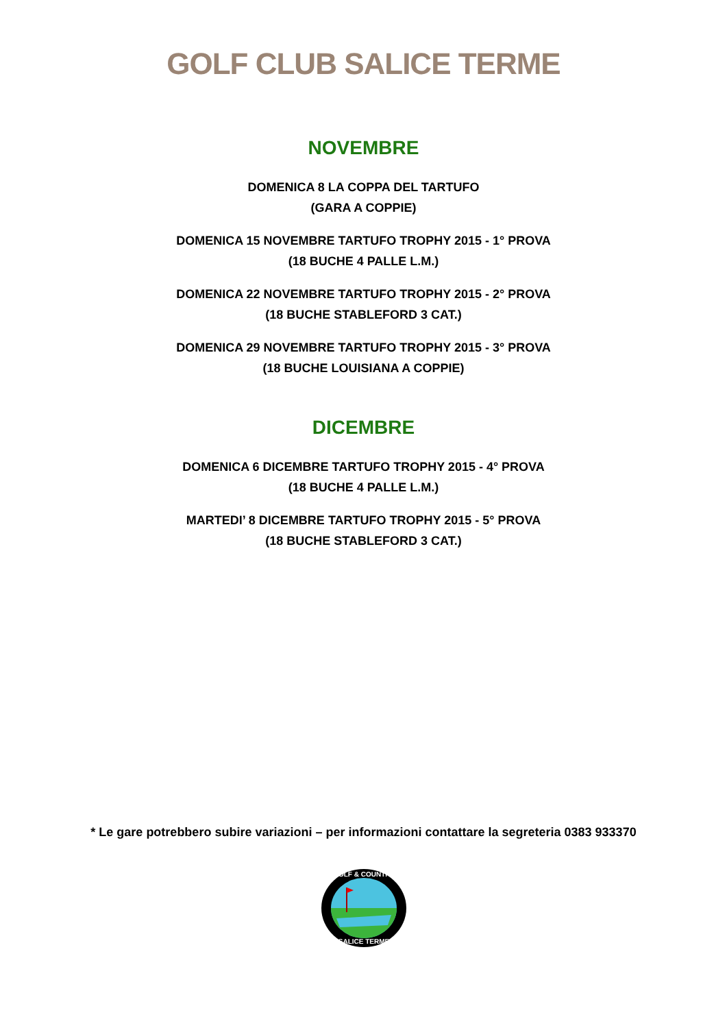GOLF CLUB SALICE TERME
NOVEMBRE
DOMENICA 8 LA COPPA DEL TARTUFO
(GARA A COPPIE)
DOMENICA 15 NOVEMBRE TARTUFO TROPHY 2015 - 1° PROVA
(18 BUCHE 4 PALLE L.M.)
DOMENICA 22 NOVEMBRE TARTUFO TROPHY 2015 - 2° PROVA
(18 BUCHE STABLEFORD 3 CAT.)
DOMENICA 29 NOVEMBRE TARTUFO TROPHY 2015 - 3° PROVA
(18 BUCHE LOUISIANA A COPPIE)
DICEMBRE
DOMENICA 6 DICEMBRE TARTUFO TROPHY 2015 - 4° PROVA
(18 BUCHE 4 PALLE L.M.)
MARTEDI’ 8 DICEMBRE TARTUFO TROPHY 2015 - 5° PROVA
(18 BUCHE STABLEFORD 3 CAT.)
* Le gare potrebbero subire variazioni – per informazioni contattare la segreteria 0383 933370
GOLF & COUNTRY
SALICE TERME